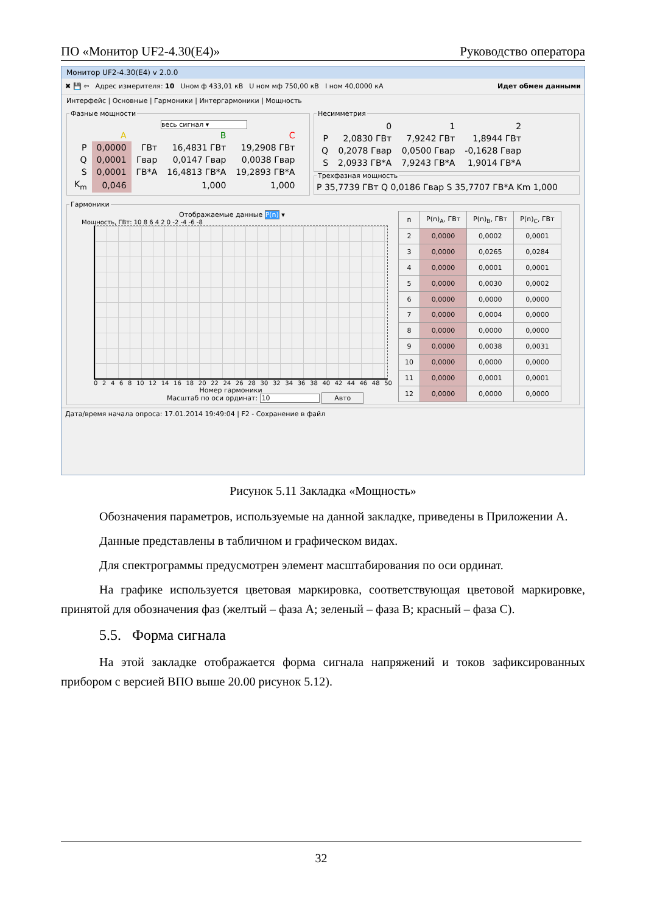ПО «Монитор UF2-4.30(E4)» Руководство оператора
Монитор UF2-4.30(E4) v 2.0.0
✖ 💾 ⇦ Адрес измерителя: 10 Uном ф 433,01 кВ U ном мф 750,00 кВ I ном 40,0000 кА Идет обмен данными
Интерфейс | Основные | Гармоники | Интергармоники | Мощность
Фазные мощности
весь сигнал ▾
| | A | | B | C |
| --- | --- | --- | --- | --- |
| P | 0,0000 | ГВт | 16,4831 ГВт | 19,2908 ГВт |
| Q | 0,0001 | Гвар | 0,0147 Гвар | 0,0038 Гвар |
| S | 0,0001 | ГВ*А | 16,4813 ГВ*А | 19,2893 ГВ*А |
| K<sub>m</sub> | 0,046 | | 1,000 | 1,000 |
Несимметрия
| | 0 | 1 | 2 |
| --- | --- | --- | --- |
| P | 2,0830 ГВт | 7,9242 ГВт | 1,8944 ГВт |
| Q | 0,2078 Гвар | 0,0500 Гвар | -0,1628 Гвар |
| S | 2,0933 ГВ*А | 7,9243 ГВ*А | 1,9014 ГВ*А |
Трехфазная мощностьP 35,7739 ГВт Q 0,0186 Гвар S 35,7707 ГВ*А Km 1,000
Гармоники
Отображаемые данные P(n) ▾
Мощность, ГВт: 10 8 6 4 2 0 -2 -4 -6 -8
02468 10 12 14 16 18 20 22 24 26 28 30 32 34 36 38 40 42 44 46 48 50
Номер гармоники
Масштаб по оси ординат: 10 Авто
| n | P(n)<sub>A</sub>, ГВт | P(n)<sub>B</sub>, ГВт | P(n)<sub>C</sub>, ГВт |
| --- | --- | --- | --- |
| 2 | 0,0000 | 0,0002 | 0,0001 |
| 3 | 0,0000 | 0,0265 | 0,0284 |
| 4 | 0,0000 | 0,0001 | 0,0001 |
| 5 | 0,0000 | 0,0030 | 0,0002 |
| 6 | 0,0000 | 0,0000 | 0,0000 |
| 7 | 0,0000 | 0,0004 | 0,0000 |
| 8 | 0,0000 | 0,0000 | 0,0000 |
| 9 | 0,0000 | 0,0038 | 0,0031 |
| 10 | 0,0000 | 0,0000 | 0,0000 |
| 11 | 0,0000 | 0,0001 | 0,0001 |
| 12 | 0,0000 | 0,0000 | 0,0000 |
Дата/время начала опроса: 17.01.2014 19:49:04 | F2 - Сохранение в файл
Рисунок 5.11 Закладка «Мощность»
Обозначения параметров, используемые на данной закладке, приведены в Приложении А.
Данные представлены в табличном и графическом видах.
Для спектрограммы предусмотрен элемент масштабирования по оси ординат.
На графике используется цветовая маркировка, соответствующая цветовой маркировке, принятой для обозначения фаз (желтый – фаза А; зеленый – фаза В; красный – фаза С).
5.5. Форма сигнала
На этой закладке отображается форма сигнала напряжений и токов зафиксированных прибором с версией ВПО выше 20.00 рисунок 5.12).
32